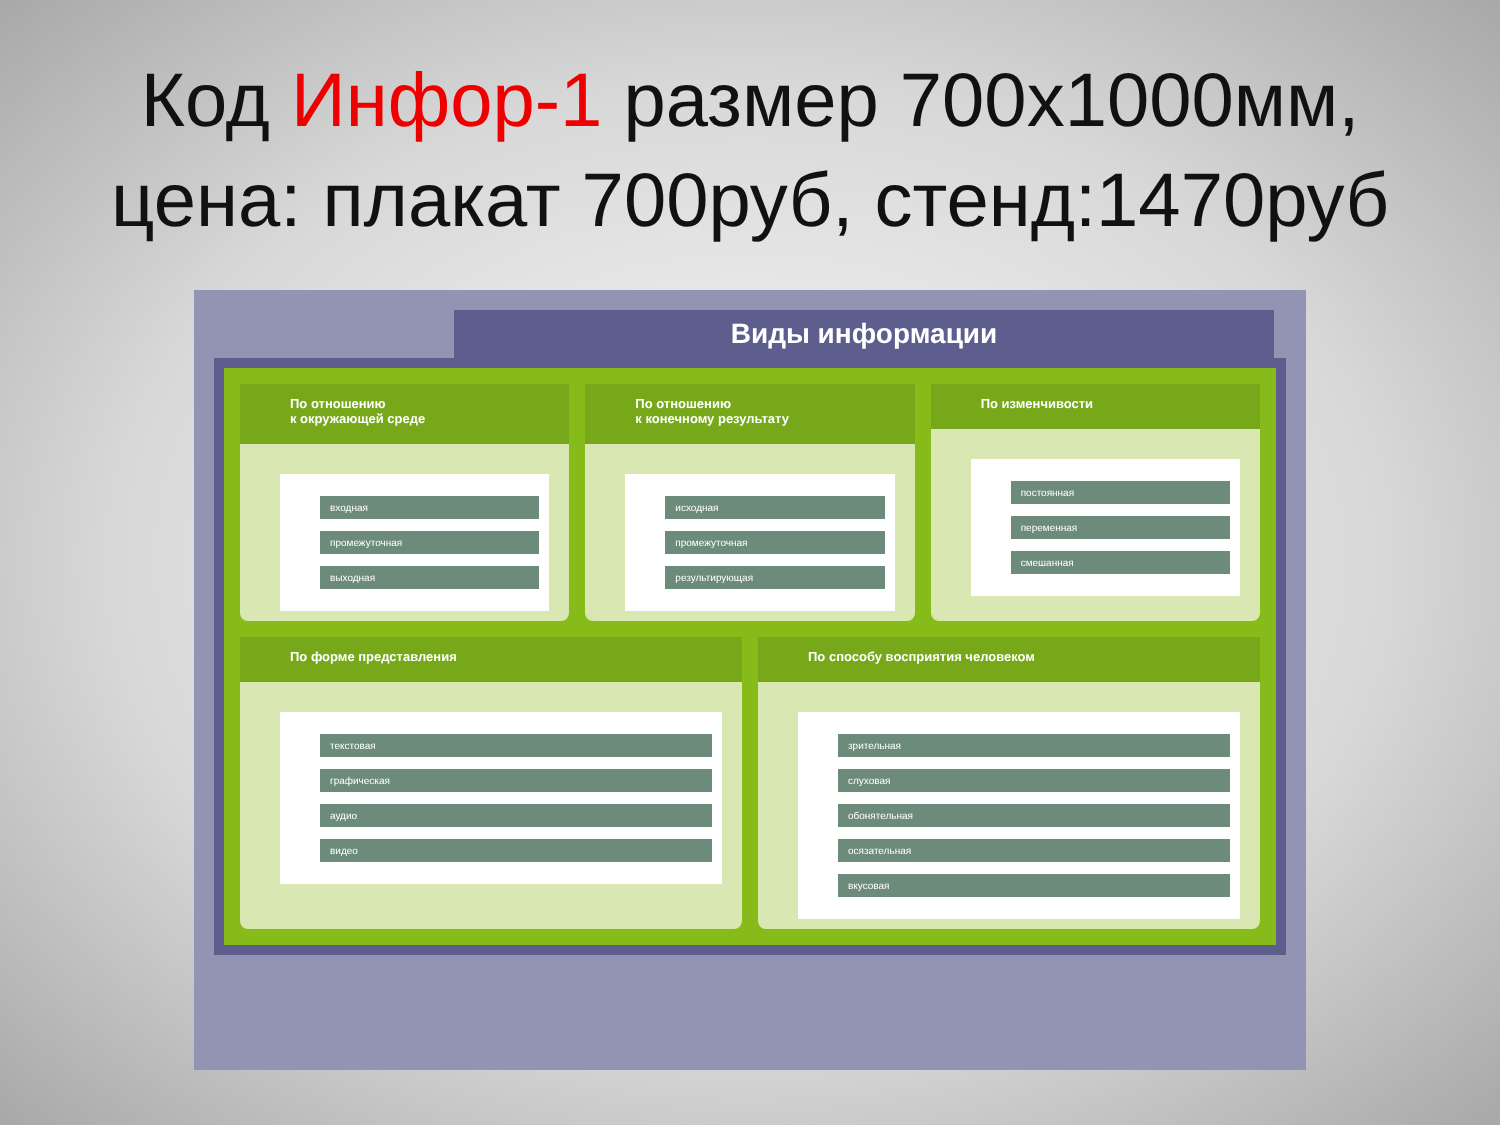Код Инфор-1 размер 700х1000мм,
цена: плакат 700руб, стенд:1470руб
Виды информации
По отношению
к окружающей среде
входная
промежуточная
выходная
По отношению
к конечному результату
исходная
промежуточная
результирующая
По изменчивости
постоянная
переменная
смешанная
По форме представления
текстовая
графическая
аудио
видео
По способу восприятия человеком
зрительная
слуховая
обонятельная
осязательная
вкусовая